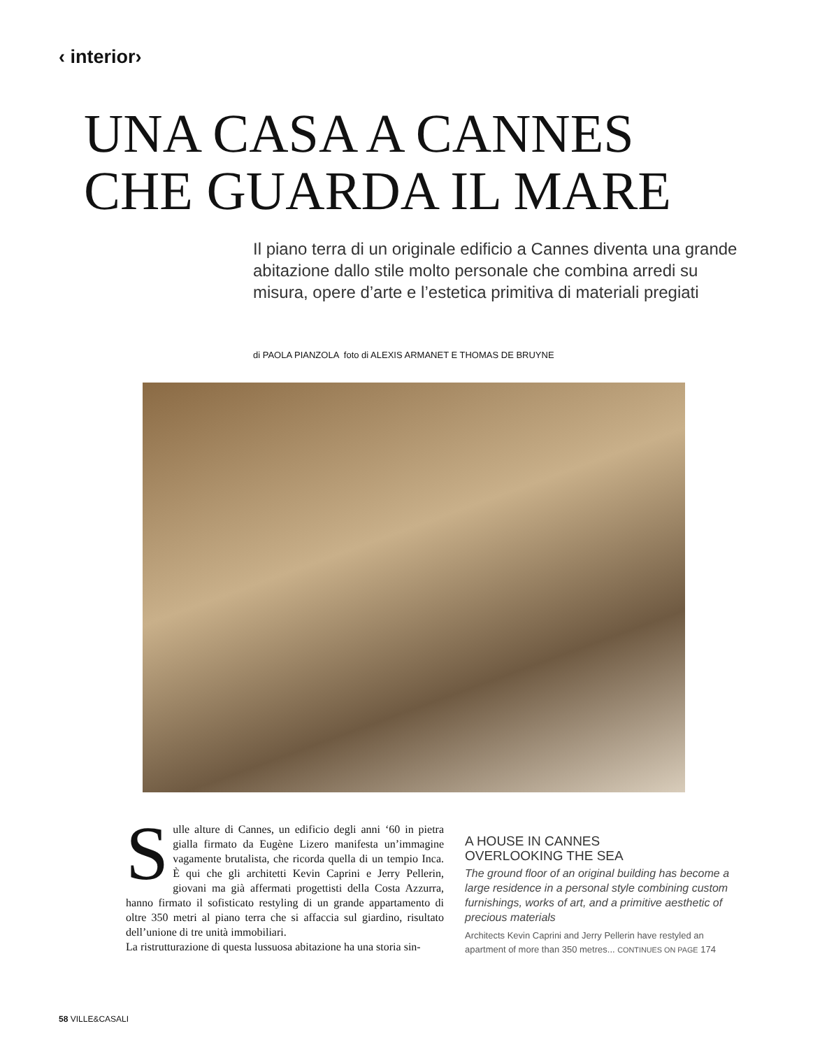‹ interior›
UNA CASA A CANNES
CHE GUARDA IL MARE
Il piano terra di un originale edificio a Cannes diventa una grande abitazione dallo stile molto personale che combina arredi su misura, opere d’arte e l’estetica primitiva di materiali pregiati
di PAOLA PIANZOLA foto di ALEXIS ARMANET E THOMAS DE BRUYNE
Sulle alture di Cannes, un edificio degli anni ‘60 in pietra gialla firmato da Eugène Lizero manifesta un’immagine vagamente brutalista, che ricorda quella di un tempio Inca. È qui che gli architetti Kevin Caprini e Jerry Pellerin, giovani ma già affermati progettisti della Costa Azzurra, hanno firmato il sofisticato restyling di un grande appartamento di oltre 350 metri al piano terra che si affaccia sul giardino, risultato dell’unione di tre unità immobiliari.
La ristrutturazione di questa lussuosa abitazione ha una storia sin-
A HOUSE IN CANNES
OVERLOOKING THE SEA
The ground floor of an original building has become a large residence in a personal style combining custom furnishings, works of art, and a primitive aesthetic of precious materials
Architects Kevin Caprini and Jerry Pellerin have restyled an apartment of more than 350 metres... CONTINUES ON PAGE 174
58 VILLE&CASALI